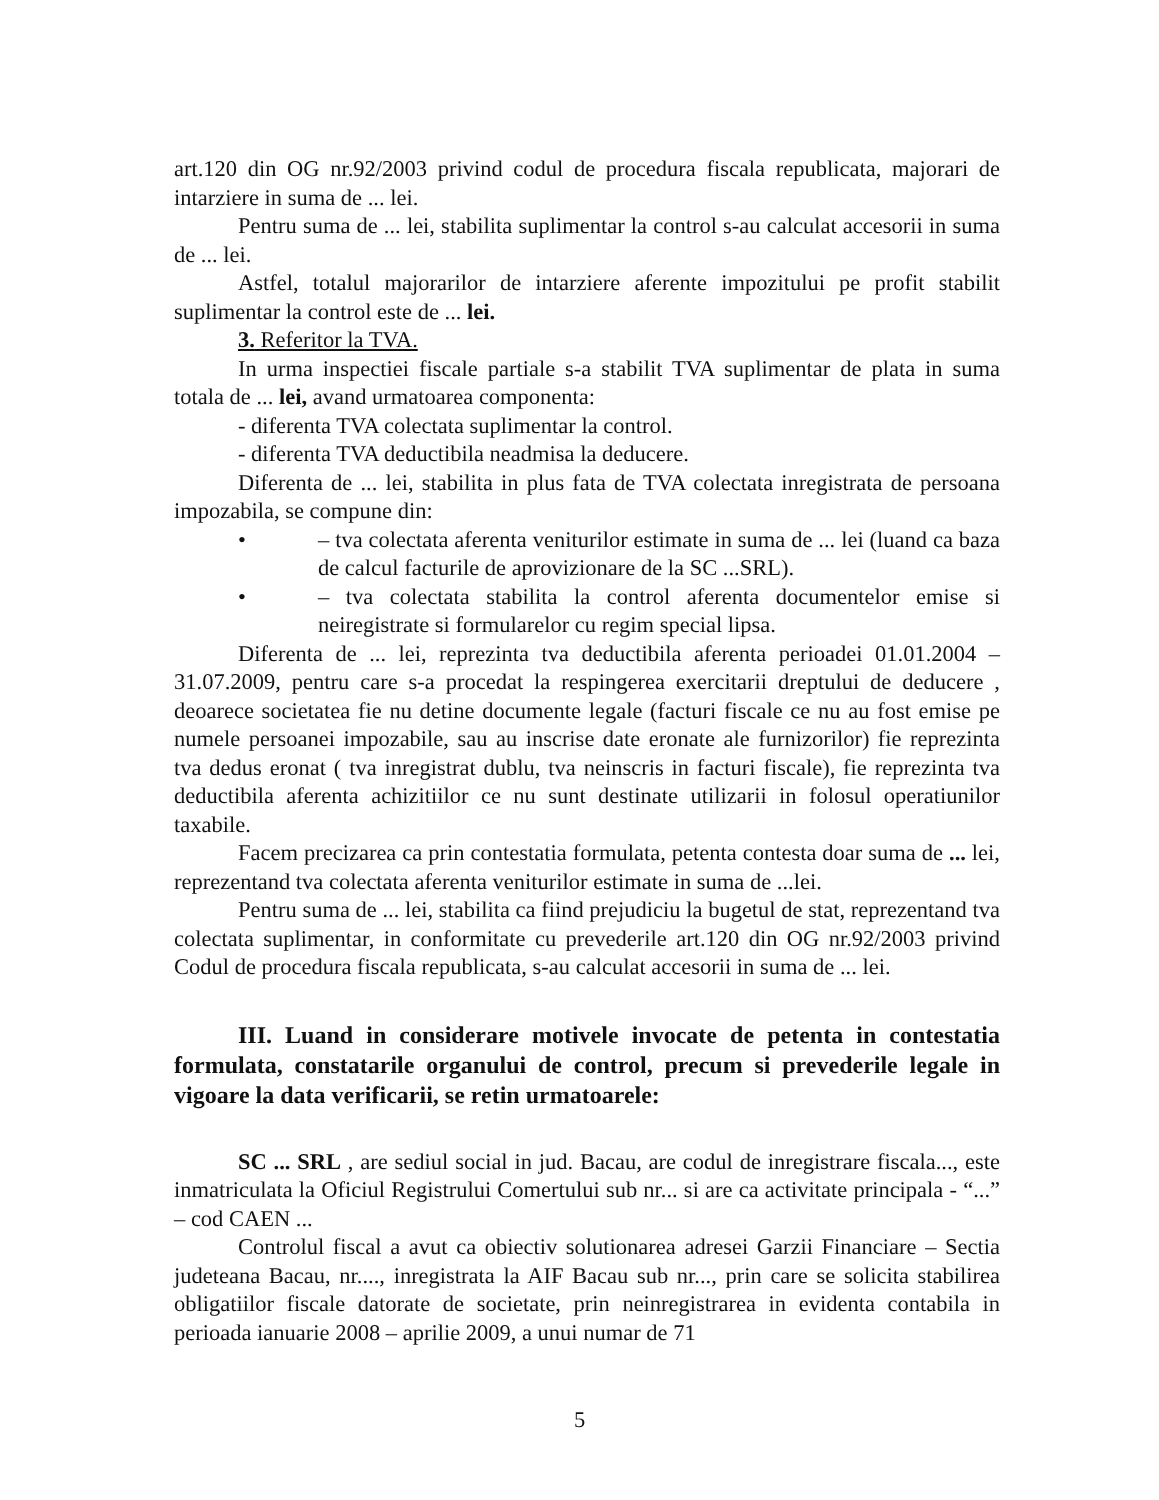art.120 din OG nr.92/2003 privind codul de procedura fiscala republicata, majorari de intarziere in suma de ... lei.
Pentru suma de ... lei, stabilita suplimentar la control s-au calculat accesorii in suma de ... lei.
Astfel, totalul majorarilor de intarziere aferente impozitului pe profit stabilit suplimentar la control este de ... lei.
3. Referitor la TVA.
In urma inspectiei fiscale partiale s-a stabilit TVA suplimentar de plata in suma totala de ... lei, avand urmatoarea componenta:
- diferenta TVA colectata suplimentar la control.
- diferenta TVA deductibila neadmisa la deducere.
Diferenta de ... lei, stabilita in plus fata de TVA colectata inregistrata de persoana impozabila, se compune din:
• – tva colectata aferenta veniturilor estimate in suma de ... lei (luand ca baza de calcul facturile de aprovizionare de la SC ...SRL).
• – tva colectata stabilita la control aferenta documentelor emise si neiregistrate si formularelor cu regim special lipsa.
Diferenta de ... lei, reprezinta tva deductibila aferenta perioadei 01.01.2004 – 31.07.2009, pentru care s-a procedat la respingerea exercitarii dreptului de deducere , deoarece societatea fie nu detine documente legale (facturi fiscale ce nu au fost emise pe numele persoanei impozabile, sau au inscrise date eronate ale furnizorilor) fie reprezinta tva dedus eronat ( tva inregistrat dublu, tva neinscris in facturi fiscale), fie reprezinta tva deductibila aferenta achizitiilor ce nu sunt destinate utilizarii in folosul operatiunilor taxabile.
Facem precizarea ca prin contestatia formulata, petenta contesta doar suma de ... lei, reprezentand tva colectata aferenta veniturilor estimate in suma de ...lei.
Pentru suma de ... lei, stabilita ca fiind prejudiciu la bugetul de stat, reprezentand tva colectata suplimentar, in conformitate cu prevederile art.120 din OG nr.92/2003 privind Codul de procedura fiscala republicata, s-au calculat accesorii in suma de ... lei.
III. Luand in considerare motivele invocate de petenta in contestatia formulata, constatarile organului de control, precum si prevederile legale in vigoare la data verificarii, se retin urmatoarele:
SC ... SRL , are sediul social in jud. Bacau, are codul de inregistrare fiscala..., este inmatriculata la Oficiul Registrului Comertului sub nr... si are ca activitate principala - “...” – cod CAEN ...
Controlul fiscal a avut ca obiectiv solutionarea adresei Garzii Financiare – Sectia judeteana Bacau, nr...., inregistrata la AIF Bacau sub nr..., prin care se solicita stabilirea obligatiilor fiscale datorate de societate, prin neinregistrarea in evidenta contabila in perioada ianuarie 2008 – aprilie 2009, a unui numar de 71
5